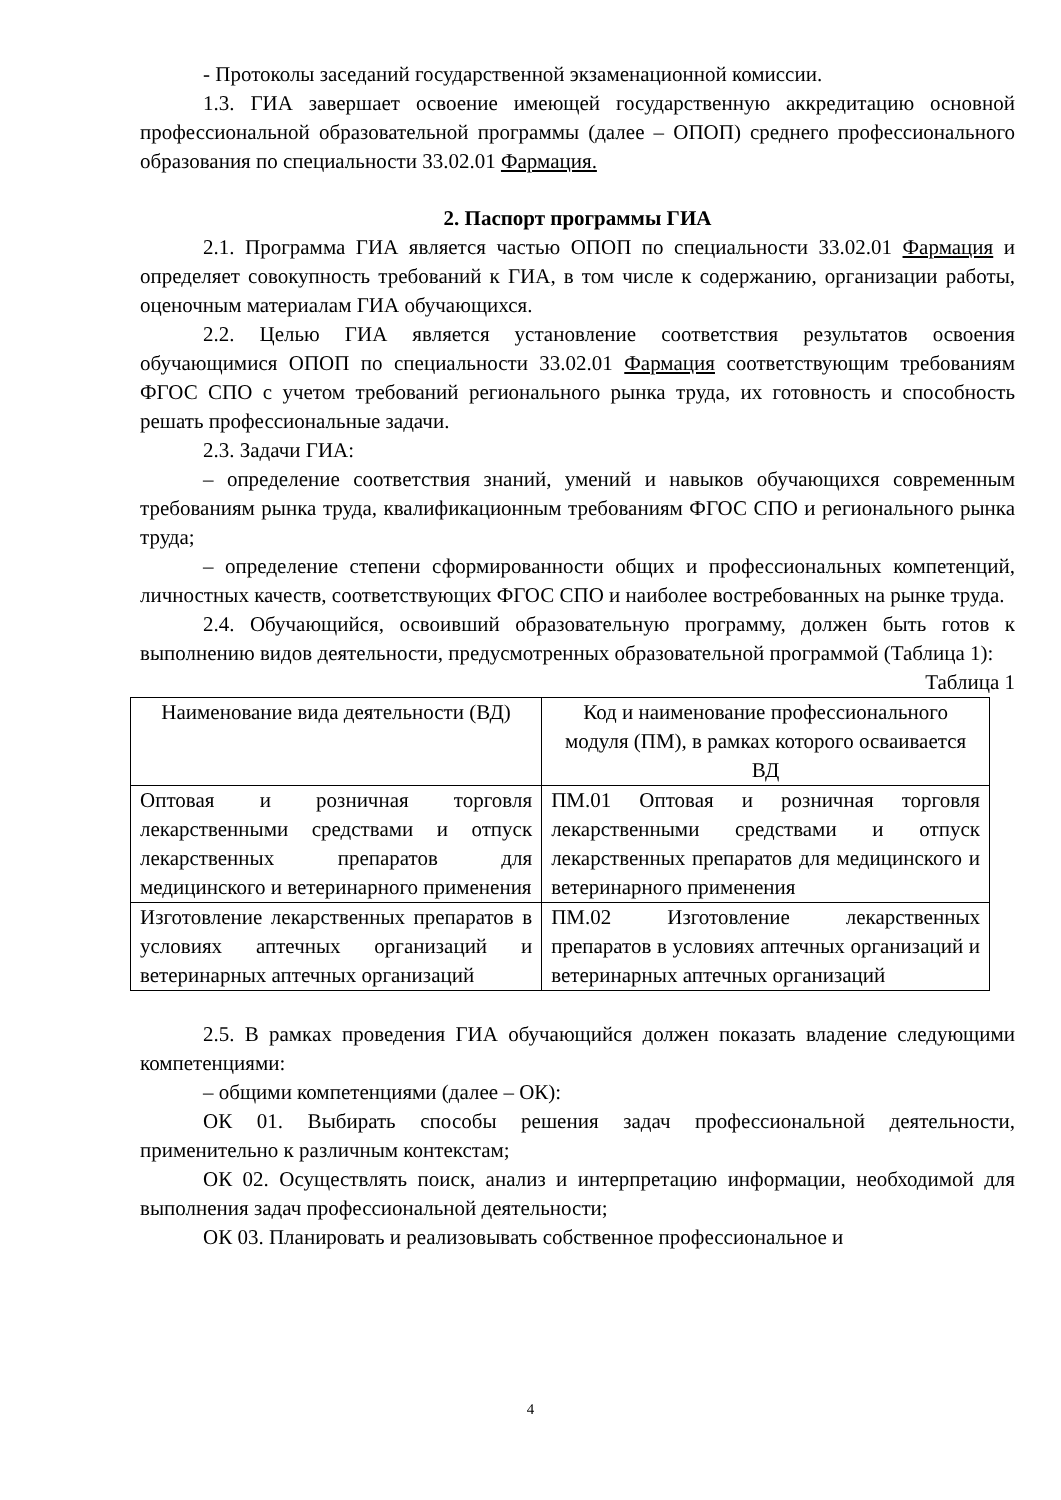- Протоколы заседаний государственной экзаменационной комиссии.
1.3. ГИА завершает освоение имеющей государственную аккредитацию основной профессиональной образовательной программы (далее – ОПОП) среднего профессионального образования по специальности 33.02.01 Фармация.
2. Паспорт программы ГИА
2.1. Программа ГИА является частью ОПОП по специальности 33.02.01 Фармация и определяет совокупность требований к ГИА, в том числе к содержанию, организации работы, оценочным материалам ГИА обучающихся.
2.2. Целью ГИА является установление соответствия результатов освоения обучающимися ОПОП по специальности 33.02.01 Фармация соответствующим требованиям ФГОС СПО с учетом требований регионального рынка труда, их готовность и способность решать профессиональные задачи.
2.3. Задачи ГИА:
– определение соответствия знаний, умений и навыков обучающихся современным требованиям рынка труда, квалификационным требованиям ФГОС СПО и регионального рынка труда;
– определение степени сформированности общих и профессиональных компетенций, личностных качеств, соответствующих ФГОС СПО и наиболее востребованных на рынке труда.
2.4. Обучающийся, освоивший образовательную программу, должен быть готов к выполнению видов деятельности, предусмотренных образовательной программой (Таблица 1):
Таблица 1
| Наименование вида деятельности (ВД) | Код и наименование профессионального модуля (ПМ), в рамках которого осваивается ВД |
| Оптовая и розничная торговля лекарственными средствами и отпуск лекарственных препаратов для медицинского и ветеринарного применения | ПМ.01 Оптовая и розничная торговля лекарственными средствами и отпуск лекарственных препаратов для медицинского и ветеринарного применения |
| Изготовление лекарственных препаратов в условиях аптечных организаций и ветеринарных аптечных организаций | ПМ.02 Изготовление лекарственных препаратов в условиях аптечных организаций и ветеринарных аптечных организаций |
2.5. В рамках проведения ГИА обучающийся должен показать владение следующими компетенциями:
– общими компетенциями (далее – ОК):
ОК 01. Выбирать способы решения задач профессиональной деятельности, применительно к различным контекстам;
ОК 02. Осуществлять поиск, анализ и интерпретацию информации, необходимой для выполнения задач профессиональной деятельности;
ОК 03. Планировать и реализовывать собственное профессиональное и
4